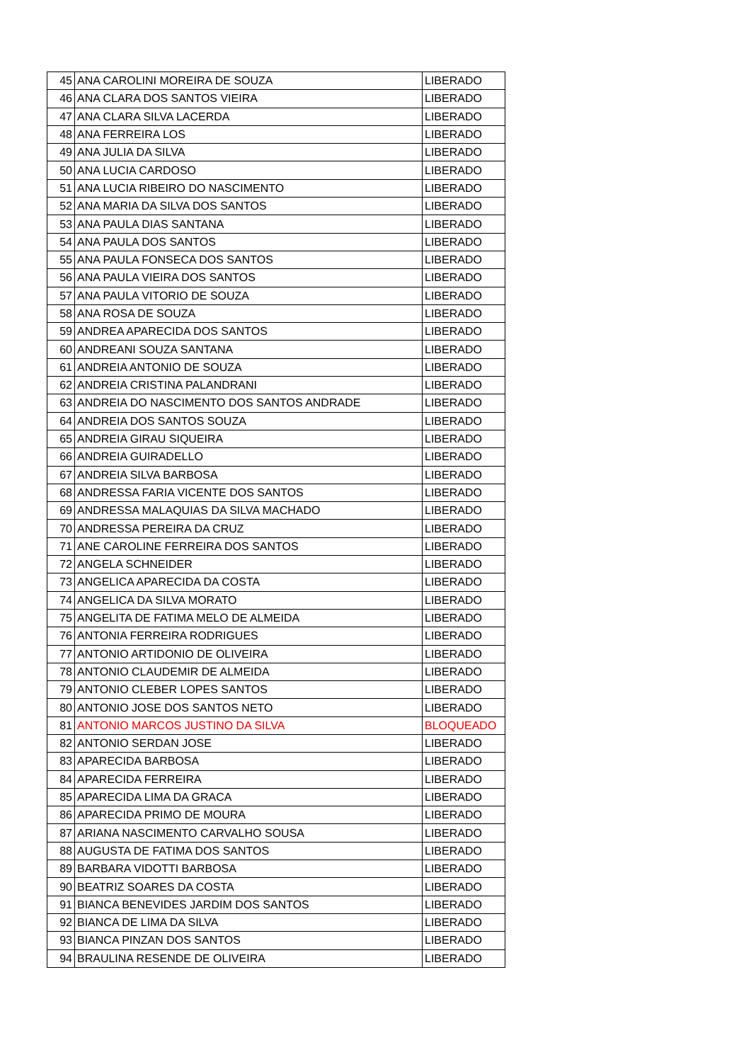| 45 | ANA CAROLINI MOREIRA DE SOUZA | LIBERADO |
| 46 | ANA CLARA DOS SANTOS VIEIRA | LIBERADO |
| 47 | ANA CLARA SILVA LACERDA | LIBERADO |
| 48 | ANA FERREIRA LOS | LIBERADO |
| 49 | ANA JULIA DA SILVA | LIBERADO |
| 50 | ANA LUCIA CARDOSO | LIBERADO |
| 51 | ANA LUCIA RIBEIRO DO NASCIMENTO | LIBERADO |
| 52 | ANA MARIA DA SILVA DOS SANTOS | LIBERADO |
| 53 | ANA PAULA DIAS SANTANA | LIBERADO |
| 54 | ANA PAULA DOS SANTOS | LIBERADO |
| 55 | ANA PAULA FONSECA DOS SANTOS | LIBERADO |
| 56 | ANA PAULA VIEIRA DOS SANTOS | LIBERADO |
| 57 | ANA PAULA VITORIO DE SOUZA | LIBERADO |
| 58 | ANA ROSA DE SOUZA | LIBERADO |
| 59 | ANDREA APARECIDA DOS SANTOS | LIBERADO |
| 60 | ANDREANI SOUZA SANTANA | LIBERADO |
| 61 | ANDREIA ANTONIO DE SOUZA | LIBERADO |
| 62 | ANDREIA CRISTINA PALANDRANI | LIBERADO |
| 63 | ANDREIA DO NASCIMENTO DOS SANTOS ANDRADE | LIBERADO |
| 64 | ANDREIA DOS SANTOS SOUZA | LIBERADO |
| 65 | ANDREIA GIRAU SIQUEIRA | LIBERADO |
| 66 | ANDREIA GUIRADELLO | LIBERADO |
| 67 | ANDREIA SILVA BARBOSA | LIBERADO |
| 68 | ANDRESSA FARIA VICENTE DOS SANTOS | LIBERADO |
| 69 | ANDRESSA MALAQUIAS DA SILVA MACHADO | LIBERADO |
| 70 | ANDRESSA PEREIRA DA CRUZ | LIBERADO |
| 71 | ANE CAROLINE FERREIRA DOS SANTOS | LIBERADO |
| 72 | ANGELA SCHNEIDER | LIBERADO |
| 73 | ANGELICA APARECIDA DA COSTA | LIBERADO |
| 74 | ANGELICA DA SILVA MORATO | LIBERADO |
| 75 | ANGELITA DE FATIMA MELO DE ALMEIDA | LIBERADO |
| 76 | ANTONIA FERREIRA RODRIGUES | LIBERADO |
| 77 | ANTONIO ARTIDONIO DE OLIVEIRA | LIBERADO |
| 78 | ANTONIO CLAUDEMIR DE ALMEIDA | LIBERADO |
| 79 | ANTONIO CLEBER LOPES SANTOS | LIBERADO |
| 80 | ANTONIO JOSE DOS SANTOS NETO | LIBERADO |
| 81 | ANTONIO MARCOS JUSTINO DA SILVA | BLOQUEADO |
| 82 | ANTONIO SERDAN JOSE | LIBERADO |
| 83 | APARECIDA BARBOSA | LIBERADO |
| 84 | APARECIDA FERREIRA | LIBERADO |
| 85 | APARECIDA LIMA DA GRACA | LIBERADO |
| 86 | APARECIDA PRIMO DE MOURA | LIBERADO |
| 87 | ARIANA NASCIMENTO CARVALHO SOUSA | LIBERADO |
| 88 | AUGUSTA DE FATIMA DOS SANTOS | LIBERADO |
| 89 | BARBARA VIDOTTI BARBOSA | LIBERADO |
| 90 | BEATRIZ SOARES DA COSTA | LIBERADO |
| 91 | BIANCA BENEVIDES JARDIM DOS SANTOS | LIBERADO |
| 92 | BIANCA DE LIMA DA SILVA | LIBERADO |
| 93 | BIANCA PINZAN DOS SANTOS | LIBERADO |
| 94 | BRAULINA RESENDE DE OLIVEIRA | LIBERADO |